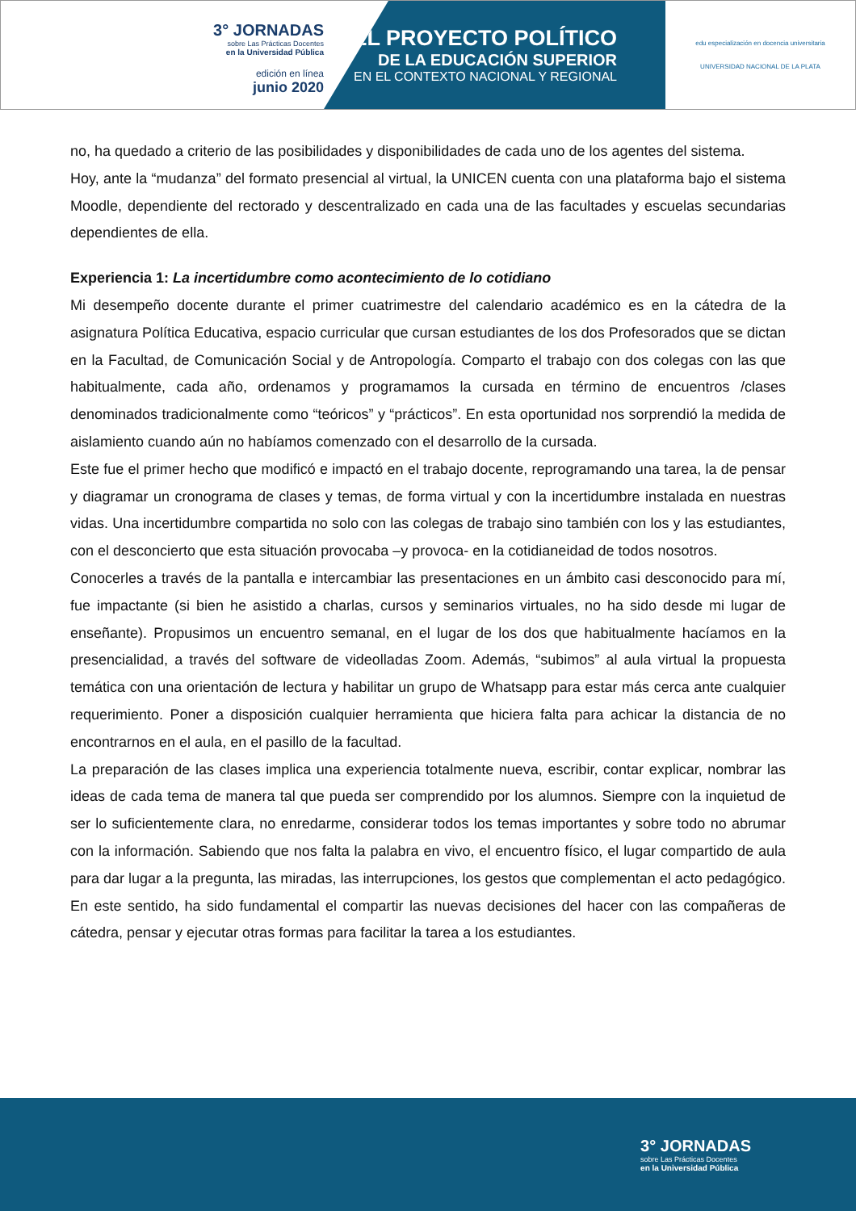3° JORNADAS
sobre Las Prácticas Docentes
en la Universidad Pública
edición en línea
junio 2020
EL PROYECTO POLÍTICO
DE LA EDUCACIÓN SUPERIOR
EN EL CONTEXTO NACIONAL Y REGIONAL
edu especialización en docencia universitaria
UNIVERSIDAD NACIONAL DE LA PLATA
no, ha quedado a criterio de las posibilidades y disponibilidades de cada uno de los agentes del sistema.
Hoy, ante la “mudanza” del formato presencial al virtual, la UNICEN cuenta con una plataforma bajo el sistema Moodle, dependiente del rectorado y descentralizado en cada una de las facultades y escuelas secundarias dependientes de ella.
Experiencia 1: La incertidumbre como acontecimiento de lo cotidiano
Mi desempeño docente durante el primer cuatrimestre del calendario académico es en la cátedra de la asignatura Política Educativa, espacio curricular que cursan estudiantes de los dos Profesorados que se dictan en la Facultad, de Comunicación Social y de Antropología. Comparto el trabajo con dos colegas con las que habitualmente, cada año, ordenamos y programamos la cursada en término de encuentros /clases denominados tradicionalmente como “teóricos” y “prácticos”. En esta oportunidad nos sorprendió la medida de aislamiento cuando aún no habíamos comenzado con el desarrollo de la cursada.
Este fue el primer hecho que modificó e impactó en el trabajo docente, reprogramando una tarea, la de pensar y diagramar un cronograma de clases y temas, de forma virtual y con la incertidumbre instalada en nuestras vidas. Una incertidumbre compartida no solo con las colegas de trabajo sino también con los y las estudiantes, con el desconcierto que esta situación provocaba –y provoca- en la cotidianeidad de todos nosotros.
Conocerles a través de la pantalla e intercambiar las presentaciones en un ámbito casi desconocido para mí, fue impactante (si bien he asistido a charlas, cursos y seminarios virtuales, no ha sido desde mi lugar de enseñante). Propusimos un encuentro semanal, en el lugar de los dos que habitualmente hacíamos en la presencialidad, a través del software de videolladas Zoom. Además, “subimos” al aula virtual la propuesta temática con una orientación de lectura y habilitar un grupo de Whatsapp para estar más cerca ante cualquier requerimiento. Poner a disposición cualquier herramienta que hiciera falta para achicar la distancia de no encontrarnos en el aula, en el pasillo de la facultad.
La preparación de las clases implica una experiencia totalmente nueva, escribir, contar explicar, nombrar las ideas de cada tema de manera tal que pueda ser comprendido por los alumnos. Siempre con la inquietud de ser lo suficientemente clara, no enredarme, considerar todos los temas importantes y sobre todo no abrumar con la información. Sabiendo que nos falta la palabra en vivo, el encuentro físico, el lugar compartido de aula para dar lugar a la pregunta, las miradas, las interrupciones, los gestos que complementan el acto pedagógico. En este sentido, ha sido fundamental el compartir las nuevas decisiones del hacer con las compañeras de cátedra, pensar y ejecutar otras formas para facilitar la tarea a los estudiantes.
3° JORNADAS
sobre Las Prácticas Docentes
en la Universidad Pública